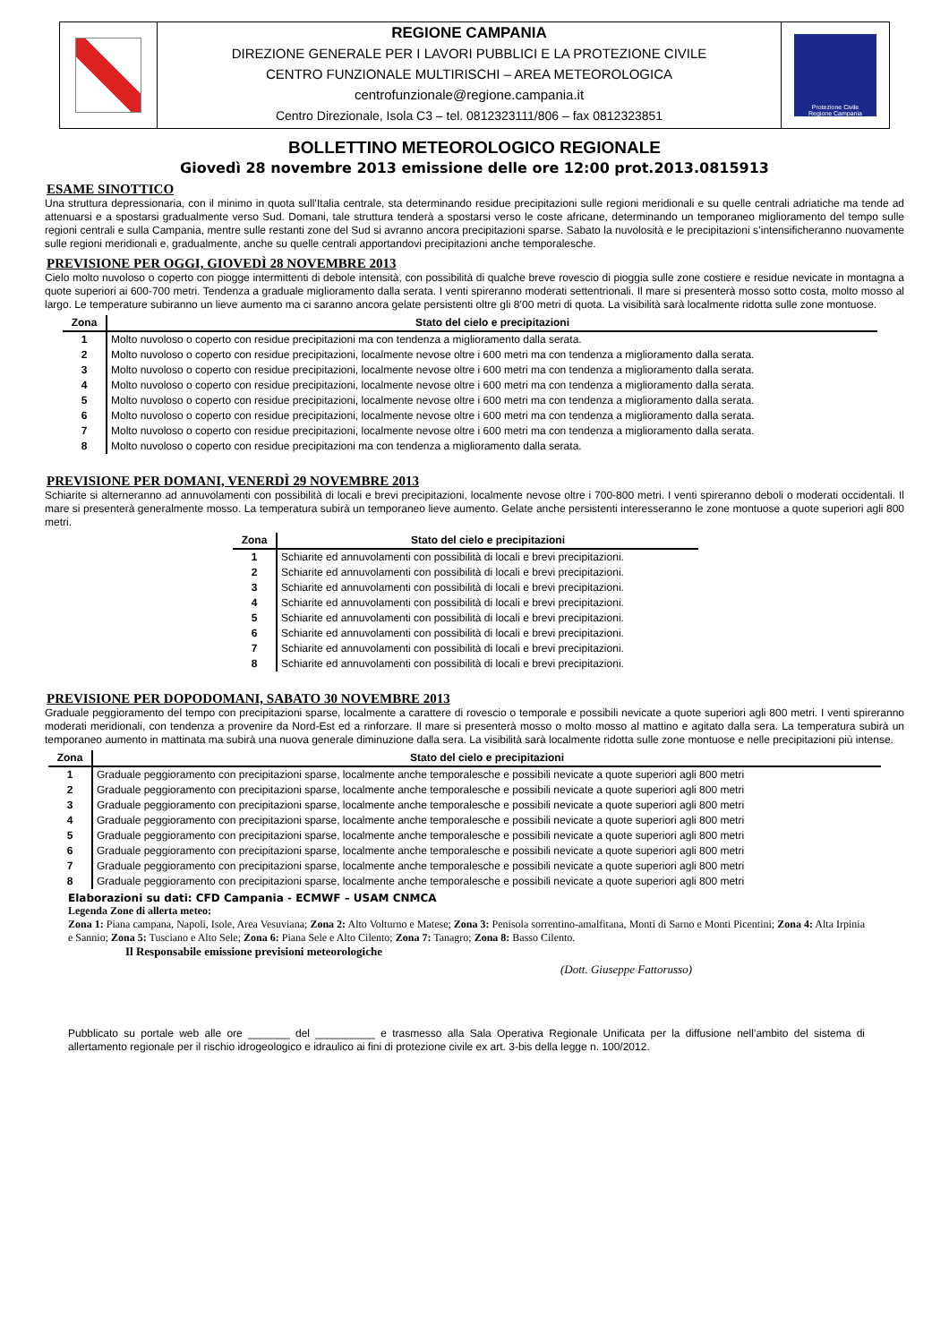REGIONE CAMPANIA
DIREZIONE GENERALE PER I LAVORI PUBBLICI E LA PROTEZIONE CIVILE
CENTRO FUNZIONALE MULTIRISCHI – AREA METEOROLOGICA
centrofunzionale@regione.campania.it
Centro Direzionale, Isola C3 – tel. 0812323111/806 – fax 0812323851
Protezione Civile
Regione Campania
BOLLETTINO METEOROLOGICO REGIONALE
Giovedì 28 novembre 2013 emissione delle ore 12:00 prot.2013.0815913
ESAME SINOTTICO
Una struttura depressionaria, con il minimo in quota sull’Italia centrale, sta determinando residue precipitazioni sulle regioni meridionali e su quelle centrali adriatiche ma tende ad attenuarsi e a spostarsi gradualmente verso Sud. Domani, tale struttura tenderà a spostarsi verso le coste africane, determinando un temporaneo miglioramento del tempo sulle regioni centrali e sulla Campania, mentre sulle restanti zone del Sud si avranno ancora precipitazioni sparse. Sabato la nuvolosità e le precipitazioni s’intensificheranno nuovamente sulle regioni meridionali e, gradualmente, anche su quelle centrali apportandovi precipitazioni anche temporalesche.
PREVISIONE PER OGGI, GIOVEDÌ 28 NOVEMBRE 2013
Cielo molto nuvoloso o coperto con piogge intermittenti di debole intensità, con possibilità di qualche breve rovescio di pioggia sulle zone costiere e residue nevicate in montagna a quote superiori ai 600-700 metri. Tendenza a graduale miglioramento dalla serata. I venti spireranno moderati settentrionali. Il mare si presenterà mosso sotto costa, molto mosso al largo. Le temperature subiranno un lieve aumento ma ci saranno ancora gelate persistenti oltre gli 8’00 metri di quota. La visibilità sarà localmente ridotta sulle zone montuose.
| Zona | Stato del cielo e precipitazioni |
| --- | --- |
| 1 | Molto nuvoloso o coperto con residue precipitazioni ma con tendenza a miglioramento dalla serata. |
| 2 | Molto nuvoloso o coperto con residue precipitazioni, localmente nevose oltre i 600 metri ma con tendenza a miglioramento dalla serata. |
| 3 | Molto nuvoloso o coperto con residue precipitazioni, localmente nevose oltre i 600 metri ma con tendenza a miglioramento dalla serata. |
| 4 | Molto nuvoloso o coperto con residue precipitazioni, localmente nevose oltre i 600 metri ma con tendenza a miglioramento dalla serata. |
| 5 | Molto nuvoloso o coperto con residue precipitazioni, localmente nevose oltre i 600 metri ma con tendenza a miglioramento dalla serata. |
| 6 | Molto nuvoloso o coperto con residue precipitazioni, localmente nevose oltre i 600 metri ma con tendenza a miglioramento dalla serata. |
| 7 | Molto nuvoloso o coperto con residue precipitazioni, localmente nevose oltre i 600 metri ma con tendenza a miglioramento dalla serata. |
| 8 | Molto nuvoloso o coperto con residue precipitazioni ma con tendenza a miglioramento dalla serata. |
PREVISIONE PER DOMANI, VENERDÌ 29 NOVEMBRE 2013
Schiarite si alterneranno ad annuvolamenti con possibilità di locali e brevi precipitazioni, localmente nevose oltre i 700-800 metri. I venti spireranno deboli o moderati occidentali. Il mare si presenterà generalmente mosso. La temperatura subirà un temporaneo lieve aumento. Gelate anche persistenti interesseranno le zone montuose a quote superiori agli 800 metri.
| Zona | Stato del cielo e precipitazioni |
| --- | --- |
| 1 | Schiarite ed annuvolamenti con possibilità di locali e brevi precipitazioni. |
| 2 | Schiarite ed annuvolamenti con possibilità di locali e brevi precipitazioni. |
| 3 | Schiarite ed annuvolamenti con possibilità di locali e brevi precipitazioni. |
| 4 | Schiarite ed annuvolamenti con possibilità di locali e brevi precipitazioni. |
| 5 | Schiarite ed annuvolamenti con possibilità di locali e brevi precipitazioni. |
| 6 | Schiarite ed annuvolamenti con possibilità di locali e brevi precipitazioni. |
| 7 | Schiarite ed annuvolamenti con possibilità di locali e brevi precipitazioni. |
| 8 | Schiarite ed annuvolamenti con possibilità di locali e brevi precipitazioni. |
PREVISIONE PER DOPODOMANI, SABATO 30 NOVEMBRE 2013
Graduale peggioramento del tempo con precipitazioni sparse, localmente a carattere di rovescio o temporale e possibili nevicate a quote superiori agli 800 metri. I venti spireranno moderati meridionali, con tendenza a provenire da Nord-Est ed a rinforzare. Il mare si presenterà mosso o molto mosso al mattino e agitato dalla sera. La temperatura subirà un temporaneo aumento in mattinata ma subirà una nuova generale diminuzione dalla sera. La visibilità sarà localmente ridotta sulle zone montuose e nelle precipitazioni più intense.
| Zona | Stato del cielo e precipitazioni |
| --- | --- |
| 1 | Graduale peggioramento con precipitazioni sparse, localmente anche temporalesche e possibili nevicate a quote superiori agli 800 metri |
| 2 | Graduale peggioramento con precipitazioni sparse, localmente anche temporalesche e possibili nevicate a quote superiori agli 800 metri |
| 3 | Graduale peggioramento con precipitazioni sparse, localmente anche temporalesche e possibili nevicate a quote superiori agli 800 metri |
| 4 | Graduale peggioramento con precipitazioni sparse, localmente anche temporalesche e possibili nevicate a quote superiori agli 800 metri |
| 5 | Graduale peggioramento con precipitazioni sparse, localmente anche temporalesche e possibili nevicate a quote superiori agli 800 metri |
| 6 | Graduale peggioramento con precipitazioni sparse, localmente anche temporalesche e possibili nevicate a quote superiori agli 800 metri |
| 7 | Graduale peggioramento con precipitazioni sparse, localmente anche temporalesche e possibili nevicate a quote superiori agli 800 metri |
| 8 | Graduale peggioramento con precipitazioni sparse, localmente anche temporalesche e possibili nevicate a quote superiori agli 800 metri |
Elaborazioni su dati: CFD Campania - ECMWF – USAM CNMCA
Legenda Zone di allerta meteo:
Zona 1: Piana campana, Napoli, Isole, Area Vesuviana; Zona 2: Alto Volturno e Matese; Zona 3: Penisola sorrentino-amalfitana, Monti di Sarno e Monti Picentini; Zona 4: Alta Irpinia e Sannio; Zona 5: Tusciano e Alto Sele; Zona 6: Piana Sele e Alto Cilento; Zona 7: Tanagro; Zona 8: Basso Cilento.
Il Responsabile emissione previsioni meteorologiche
(Dott. Giuseppe Fattorusso)
Pubblicato su portale web alle ore _______ del __________ e trasmesso alla Sala Operativa Regionale Unificata per la diffusione nell’ambito del sistema di allertamento regionale per il rischio idrogeologico e idraulico ai fini di protezione civile ex art. 3-bis della legge n. 100/2012.